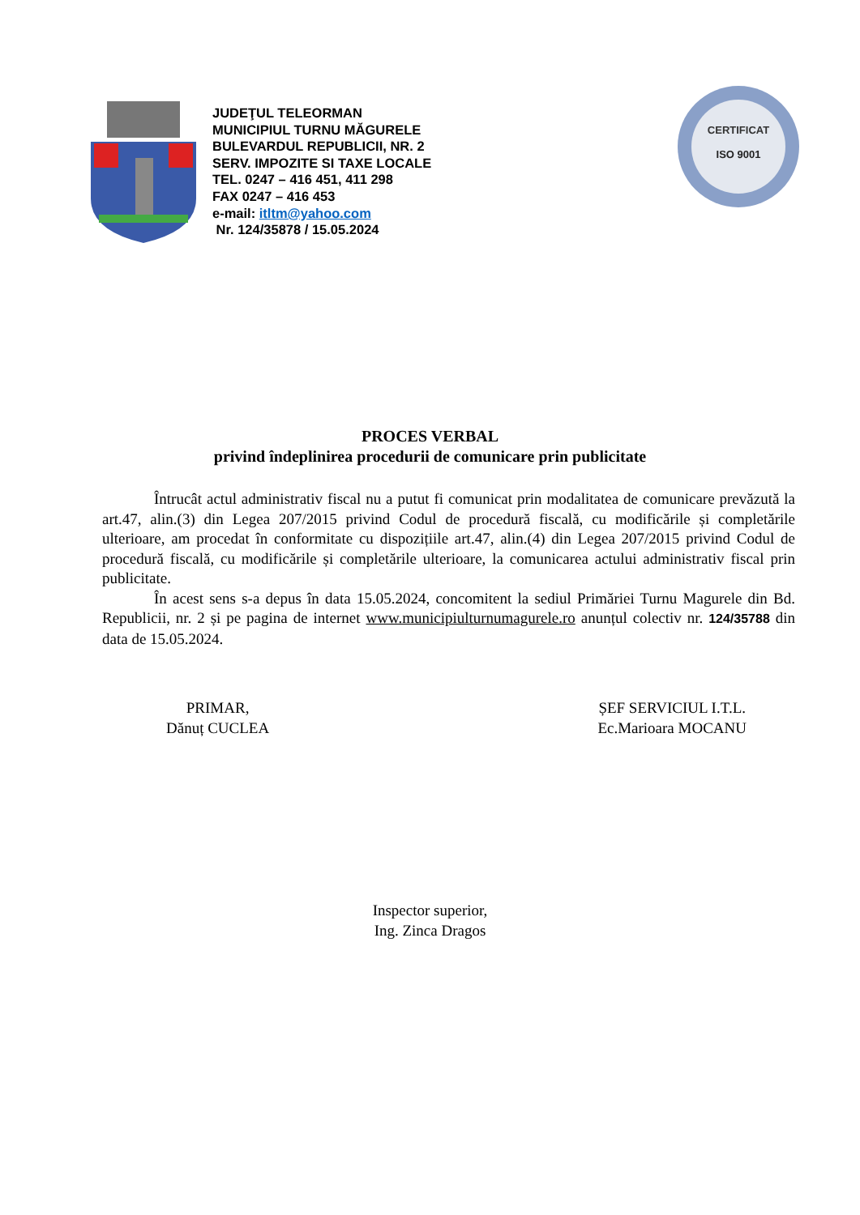JUDEŢUL TELEORMAN
MUNICIPIUL TURNU MĂGURELE
BULEVARDUL REPUBLICII, NR. 2
SERV. IMPOZITE SI TAXE LOCALE
TEL. 0247 – 416 451, 411 298
FAX 0247 – 416 453
e-mail: itltm@yahoo.com
Nr. 124/35878 / 15.05.2024
CERTIFICAT
ISO 9001
PROCES VERBAL
privind îndeplinirea procedurii de comunicare prin publicitate
Întrucât actul administrativ fiscal nu a putut fi comunicat prin modalitatea de comunicare prevăzută la art.47, alin.(3) din Legea 207/2015 privind Codul de procedură fiscală, cu modificările și completările ulterioare, am procedat în conformitate cu dispozițiile art.47, alin.(4) din Legea 207/2015 privind Codul de procedură fiscală, cu modificările și completările ulterioare, la comunicarea actului administrativ fiscal prin publicitate.
În acest sens s-a depus în data 15.05.2024, concomitent la sediul Primăriei Turnu Magurele din Bd. Republicii, nr. 2 și pe pagina de internet www.municipiulturnumagurele.ro anunțul colectiv nr. 124/35788 din data de 15.05.2024.
PRIMAR,
Dănuț CUCLEA
ȘEF SERVICIUL I.T.L.
Ec.Marioara MOCANU
Inspector superior,
Ing. Zinca Dragos